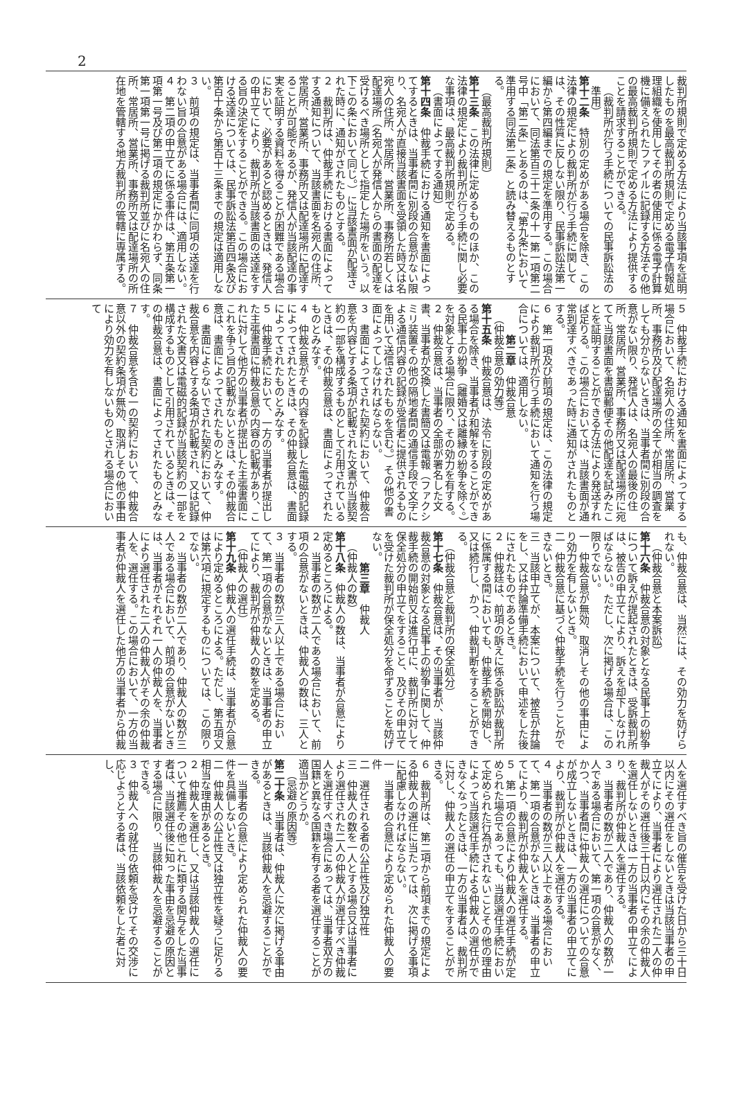2
裁判所規則で定める方法により当該事項を証明したものを最高裁判所規則で定める電子情報処理組織を使用してその者の使用に係る電子計算機に備えられたファイルに記録する方法その他の最高裁判所規則で定める方法により提供することを請求することができる。
（裁判所が行う手続についての民事訴訟法の準用）
第十二条　特別の定めがある場合を除き、この法律の規定により裁判所が行う手続に関しては、その性質に反しない限り、民事訴訟法第一編から第四編までの規定を準用する。この場合において、同法第百三十二条の十一第一項第二号中「第二条」とあるのは、「第九条において準用する同法第二条」と読み替えるものとする。
（最高裁判所規則）
第十三条　この法律に定めるもののほか、この法律の規定により裁判所が行う手続に関し必要な事項は、最高裁判所規則で定める。
（書面によってする通知）
第十四条　仲裁手続における通知を書面によってするときは、当事者間に別段の合意がない限り、名宛人が直接当該書面を受領した時又は名宛人の住所、常居所、営業所、事務所若しくは配達場所（名宛人が発信人からの書面の配達を受けるべき場所として指定した場所をいう。以下この条において同じ。）に当該書面が配達された時に、通知がされたものとする。
２　裁判所は、仲裁手続における書面によってする通知について、当該書面を名宛人の住所、常居所、営業所、事務所又は配達場所に配達することが可能であるが、発信人が当該配達の事実を証明する資料を得ることが困難である場合において、必要があると認めるときは、発信人の申立てにより、裁判所が当該書面の送達をする旨の決定をすることができる。この場合における送達については、民事訴訟法第百四条及び第百十条から第百十三条までの規定は適用しない。
３　前項の規定は、当事者間に同項の送達を行わない旨の合意がある場合には、適用しない。
４　第二項の申立てに係る事件は、第五条第一項第一号及び第二項の規定にかかわらず、同条第一項第一号に掲げる裁判所並びに名宛人の住所、常居所、営業所、事務所又は配達場所の所在地を管轄する地方裁判所の管轄に専属する。
５　仲裁手続における通知を書面によってする場合において、名宛人の住所、常居所、営業所、事務所及び配達場所の全てが相当の調査をしても分からないときは、当事者間に別段の合意がない限り、発信人は、名宛人の最後の住所、常居所、営業所、事務所又は配達場所に宛てて当該書面を書留郵便その他配達を試みたことを証明することができる方法により発送すれば足りる。この場合においては、当該書面が通常到達すべきであった時に通知がされたものとする。
６　第一項及び前項の規定は、この法律の規定により裁判所が行う手続において通知を行う場合については、適用しない。
第二章　仲裁合意
（仲裁合意の効力等）
第十五条　仲裁合意は、法令に別段の定めがある場合を除き、当事者が和解をすることができる民事上の紛争（離婚又は離縁の紛争を除く。）を対象とする場合に限り、その効力を有する。
２　仲裁合意は、当事者の全部が署名した文書、当事者が交換した書簡又は電報（ファクシミリ装置その他の隔地者間の通信手段で文字による通信内容の記録が受信者に提供されるものを用いて送信されたものを含む。）その他の書面によってしなければならない。
３　書面によってされた契約において、仲裁合意を内容とする条項が記載された文書が当該契約の一部を構成するものとして引用されているときは、その仲裁合意は、書面によってされたものとみなす。
４　仲裁合意がその内容を記録した電磁的記録によってされたときは、その仲裁合意は、書面によってされたものとみなす。
５　仲裁手続において、一方の当事者が提出した主張書面に仲裁合意の内容の記載があり、これに対して他方の当事者が提出した主張書面にこれを争う旨の記載がないときは、その仲裁合意は、書面によってされたものとみなす。
６　書面によらないでされた契約において、仲裁合意を内容とする条項が記載され、又は記録された文書又は電磁的記録が当該契約の一部を構成するものとして引用されているときは、その仲裁合意は、書面によってされたものとみなす。
７　仲裁合意を含む一の契約において、仲裁合意以外の契約条項が無効、取消しその他の事由により効力を有しないものとされる場合において
も、仲裁合意は、当然には、その効力を妨げられない。
（仲裁合意と本案訴訟）
第十六条　仲裁合意の対象となる民事上の紛争について訴えが提起されたときは、受訴裁判所は、被告の申立てにより、訴えを却下しなければならない。ただし、次に掲げる場合は、この限りでない。
一　仲裁合意が無効、取消しその他の事由により効力を有しないとき。
二　仲裁合意に基づく仲裁手続を行うことができないとき。
三　当該申立てが、本案について、被告が弁論をし、又は弁論準備手続において申述をした後にされたものであるとき。
２　仲裁廷は、前項の訴えに係る訴訟が裁判所に係属する間においても、仲裁手続を開始し、又は続行し、かつ、仲裁判断をすることができる。
（仲裁合意と裁判所の保全処分）
第十七条　仲裁合意は、その当事者が、当該仲裁合意の対象となる民事上の紛争に関して、仲裁手続の開始前又は進行中に、裁判所に対して保全処分の申立てをすること、及びその申立てを受けた裁判所が保全処分を命ずることを妨げない。
第三章　仲裁人
（仲裁人の数）
第十八条　仲裁人の数は、当事者が合意により定めるところによる。
２　当事者の数が二人である場合において、前項の合意がないときは、仲裁人の数は、三人とする。
３　当事者の数が三人以上である場合において、第一項の合意がないときは、当事者の申立てにより、裁判所が仲裁人の数を定める。
（仲裁人の選任）
第十九条　仲裁人の選任手続は、当事者が合意により定めるところによる。ただし、第五項又は第六項に規定するものについては、この限りでない。
２　当事者の数が二人であり、仲裁人の数が三人である場合において、前項の合意がないときは、当事者がそれぞれ一人の仲裁人を、当事者により選任された二人の仲裁人がその余の仲裁人を、選任する。この場合において、一方の当事者が仲裁人を選任した他方の当事者から仲裁
人を選任すべき旨の催告を受けた日から三十日以内にその選任をしないときは当該当事者の申立てにより、当事者により選任された二人の仲裁人がその選任後三十日以内にその余の仲裁人を選任しないときは一方の当事者の申立てにより、裁判所が仲裁人を選任する。
３　当事者の数が二人であり、仲裁人の数が一人である場合において、第一項の合意がなく、かつ、当事者間に仲裁人の選任についての合意が成立しないときは、一方の当事者の申立てにより、裁判所が仲裁人を選任する。
４　当事者の数が三人以上である場合において、第一項の合意がないときは、当事者の申立てにより、裁判所が仲裁人を選任する。
５　第一項の合意により仲裁人の選任手続が定められた場合であっても、当該選任手続において定められた行為がされないことその他の理由によって当該選任手続による仲裁人の選任ができなくなったときは、一方の当事者は、裁判所に対し、仲裁人の選任の申立てをすることができる。
６　裁判所は、第二項から前項までの規定による仲裁人の選任に当たっては、次に掲げる事項に配慮しなければならない。
一　当事者の合意により定められた仲裁人の要件
二　選任される者の公正性及び独立性
三　仲裁人の数を一人とする場合又は当事者により選任された二人の仲裁人が選任すべき仲裁人を選任すべき場合にあっては、当事者双方の国籍と異なる国籍を有する者を選任することが適当かどうか。
（忌避の原因等）
第二十条　当事者は、仲裁人に次に掲げる事由があるときは、当該仲裁人を忌避することができる。
一　当事者の合意により定められた仲裁人の要件を具備しないとき。
二　仲裁人の公正性又は独立性を疑うに足りる相当な理由があるとき。
２　仲裁人を選任し、又は当該仲裁人の選任について推薦その他これに類する関与をした当事者は、当該選任後に知った事由を忌避の原因とする場合に限り、当該仲裁人を忌避することができる。
３　仲裁人への就任の依頼を受けてその交渉に応じようとする者は、当該依頼をした者に対し、